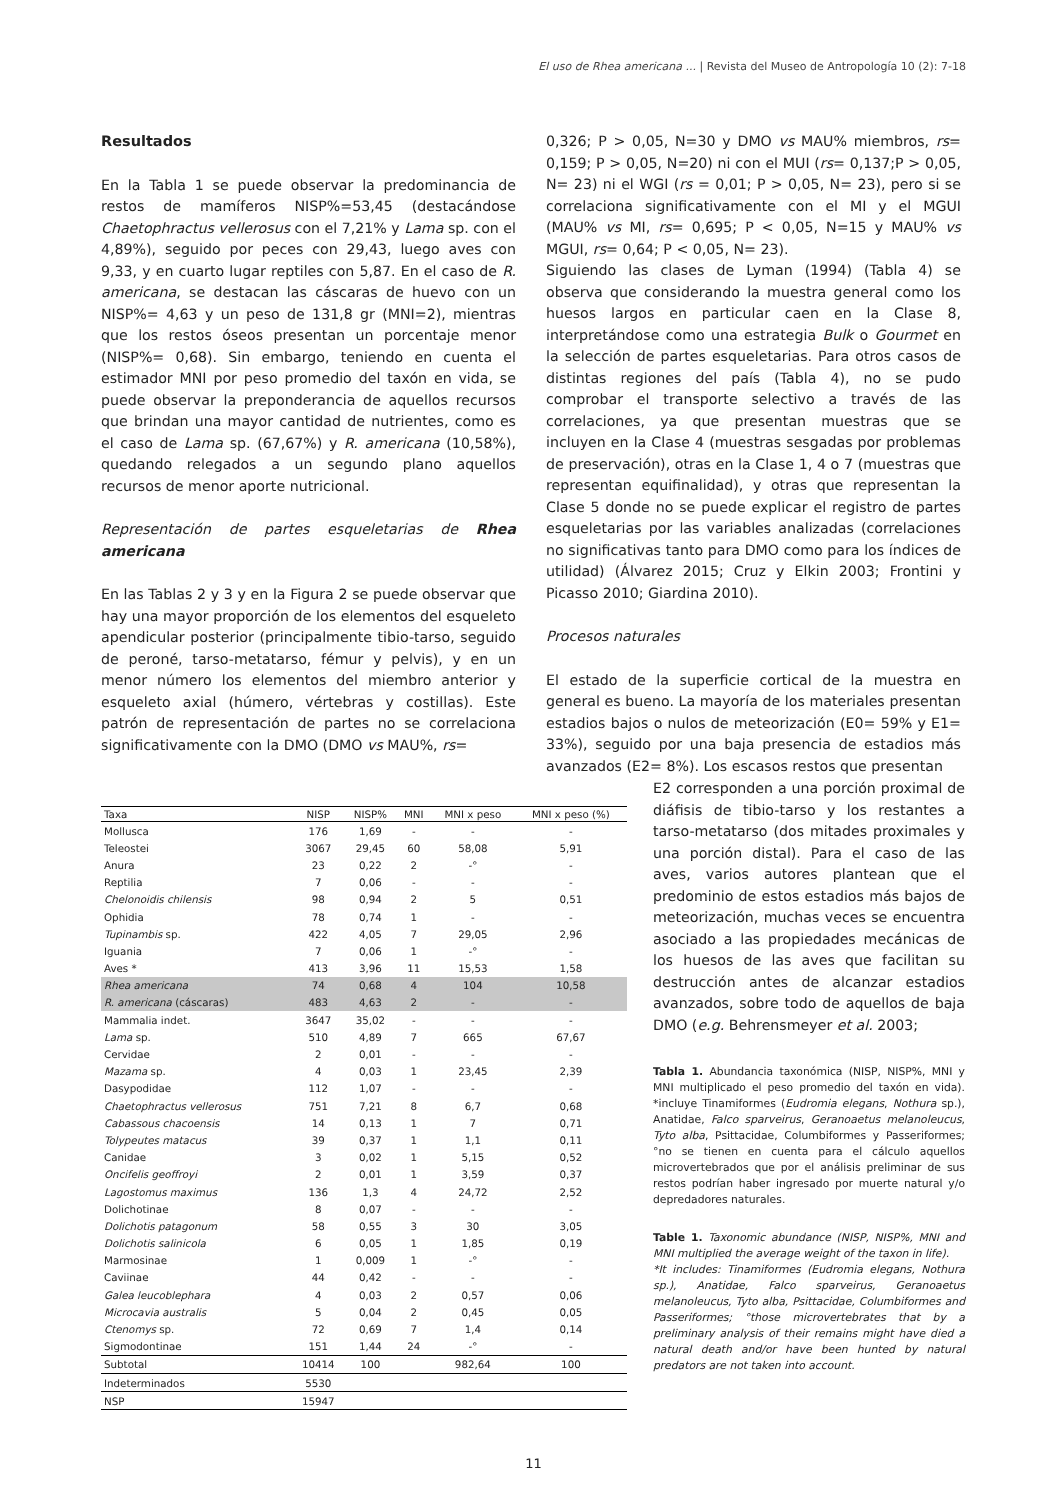El uso de Rhea americana ... | Revista del Museo de Antropología 10 (2): 7-18
Resultados
En la Tabla 1 se puede observar la predominancia de restos de mamíferos NISP%=53,45 (destacándose Chaetophractus vellerosus con el 7,21% y Lama sp. con el 4,89%), seguido por peces con 29,43, luego aves con 9,33, y en cuarto lugar reptiles con 5,87. En el caso de R. americana, se destacan las cáscaras de huevo con un NISP%= 4,63 y un peso de 131,8 gr (MNI=2), mientras que los restos óseos presentan un porcentaje menor (NISP%= 0,68). Sin embargo, teniendo en cuenta el estimador MNI por peso promedio del taxón en vida, se puede observar la preponderancia de aquellos recursos que brindan una mayor cantidad de nutrientes, como es el caso de Lama sp. (67,67%) y R. americana (10,58%), quedando relegados a un segundo plano aquellos recursos de menor aporte nutricional.
Representación de partes esqueletarias de Rhea americana
En las Tablas 2 y 3 y en la Figura 2 se puede observar que hay una mayor proporción de los elementos del esqueleto apendicular posterior (principalmente tibio-tarso, seguido de peroné, tarso-metatarso, fémur y pelvis), y en un menor número los elementos del miembro anterior y esqueleto axial (húmero, vértebras y costillas). Este patrón de representación de partes no se correlaciona significativamente con la DMO (DMO vs MAU%, rs=
0,326; P > 0,05, N=30 y DMO vs MAU% miembros, rs= 0,159; P > 0,05, N=20) ni con el MUI (rs= 0,137;P > 0,05, N= 23) ni el WGI (rs = 0,01; P > 0,05, N= 23), pero si se correlaciona significativamente con el MI y el MGUI (MAU% vs MI, rs= 0,695; P < 0,05, N=15 y MAU% vs MGUI, rs= 0,64; P < 0,05, N= 23).
Siguiendo las clases de Lyman (1994) (Tabla 4) se observa que considerando la muestra general como los huesos largos en particular caen en la Clase 8, interpretándose como una estrategia Bulk o Gourmet en la selección de partes esqueletarias. Para otros casos de distintas regiones del país (Tabla 4), no se pudo comprobar el transporte selectivo a través de las correlaciones, ya que presentan muestras que se incluyen en la Clase 4 (muestras sesgadas por problemas de preservación), otras en la Clase 1, 4 o 7 (muestras que representan equifinalidad), y otras que representan la Clase 5 donde no se puede explicar el registro de partes esqueletarias por las variables analizadas (correlaciones no significativas tanto para DMO como para los índices de utilidad) (Álvarez 2015; Cruz y Elkin 2003; Frontini y Picasso 2010; Giardina 2010).
Procesos naturales
El estado de la superficie cortical de la muestra en general es bueno. La mayoría de los materiales presentan estadios bajos o nulos de meteorización (E0= 59% y E1= 33%), seguido por una baja presencia de estadios más avanzados (E2= 8%). Los escasos restos que presentan
| Taxa | NISP | NISP% | MNI | MNI x peso | MNI x peso (%) |
| --- | --- | --- | --- | --- | --- |
| Mollusca | 176 | 1,69 | - | - | - |
| Teleostei | 3067 | 29,45 | 60 | 58,08 | 5,91 |
| Anura | 23 | 0,22 | 2 | -° | - |
| Reptilia | 7 | 0,06 | - | - | - |
| Chelonoidis chilensis | 98 | 0,94 | 2 | 5 | 0,51 |
| Ophidia | 78 | 0,74 | 1 | - | - |
| Tupinambis sp. | 422 | 4,05 | 7 | 29,05 | 2,96 |
| Iguania | 7 | 0,06 | 1 | -° | - |
| Aves * | 413 | 3,96 | 11 | 15,53 | 1,58 |
| Rhea americana | 74 | 0,68 | 4 | 104 | 10,58 |
| R. americana (cáscaras) | 483 | 4,63 | 2 | - | - |
| Mammalia indet. | 3647 | 35,02 | - | - | - |
| Lama sp. | 510 | 4,89 | 7 | 665 | 67,67 |
| Cervidae | 2 | 0,01 | - | - | - |
| Mazama sp. | 4 | 0,03 | 1 | 23,45 | 2,39 |
| Dasypodidae | 112 | 1,07 | - | - | - |
| Chaetophractus vellerosus | 751 | 7,21 | 8 | 6,7 | 0,68 |
| Cabassous chacoensis | 14 | 0,13 | 1 | 7 | 0,71 |
| Tolypeutes matacus | 39 | 0,37 | 1 | 1,1 | 0,11 |
| Canidae | 3 | 0,02 | 1 | 5,15 | 0,52 |
| Oncifelis geoffroyi | 2 | 0,01 | 1 | 3,59 | 0,37 |
| Lagostomus maximus | 136 | 1,3 | 4 | 24,72 | 2,52 |
| Dolichotinae | 8 | 0,07 | - | - | - |
| Dolichotis patagonum | 58 | 0,55 | 3 | 30 | 3,05 |
| Dolichotis salinicola | 6 | 0,05 | 1 | 1,85 | 0,19 |
| Marmosinae | 1 | 0,009 | 1 | -° | - |
| Caviinae | 44 | 0,42 | - | - | - |
| Galea leucoblephara | 4 | 0,03 | 2 | 0,57 | 0,06 |
| Microcavia australis | 5 | 0,04 | 2 | 0,45 | 0,05 |
| Ctenomys sp. | 72 | 0,69 | 7 | 1,4 | 0,14 |
| Sigmodontinae | 151 | 1,44 | 24 | -° | - |
| Subtotal | 10414 | 100 | | 982,64 | 100 |
| Indeterminados | 5530 | | | | |
| NSP | 15947 | | | | |
E2 corresponden a una porción proximal de diáfisis de tibio-tarso y los restantes a tarso-metatarso (dos mitades proximales y una porción distal). Para el caso de las aves, varios autores plantean que el predominio de estos estadios más bajos de meteorización, muchas veces se encuentra asociado a las propiedades mecánicas de los huesos de las aves que facilitan su destrucción antes de alcanzar estadios avanzados, sobre todo de aquellos de baja DMO (e.g. Behrensmeyer et al. 2003;
Tabla 1. Abundancia taxonómica (NISP, NISP%, MNI y MNI multiplicado el peso promedio del taxón en vida). *incluye Tinamiformes (Eudromia elegans, Nothura sp.), Anatidae, Falco sparveirus, Geranoaetus melanoleucus, Tyto alba, Psittacidae, Columbiformes y Passeriformes; °no se tienen en cuenta para el cálculo aquellos microvertebrados que por el análisis preliminar de sus restos podrían haber ingresado por muerte natural y/o depredadores naturales.
Table 1. Taxonomic abundance (NISP, NISP%, MNI and MNI multiplied the average weight of the taxon in life).
*It includes: Tinamiformes (Eudromia elegans, Nothura sp.), Anatidae, Falco sparveirus, Geranoaetus melanoleucus, Tyto alba, Psittacidae, Columbiformes and Passeriformes; °those microvertebrates that by a preliminary analysis of their remains might have died a natural death and/or have been hunted by natural predators are not taken into account.
11